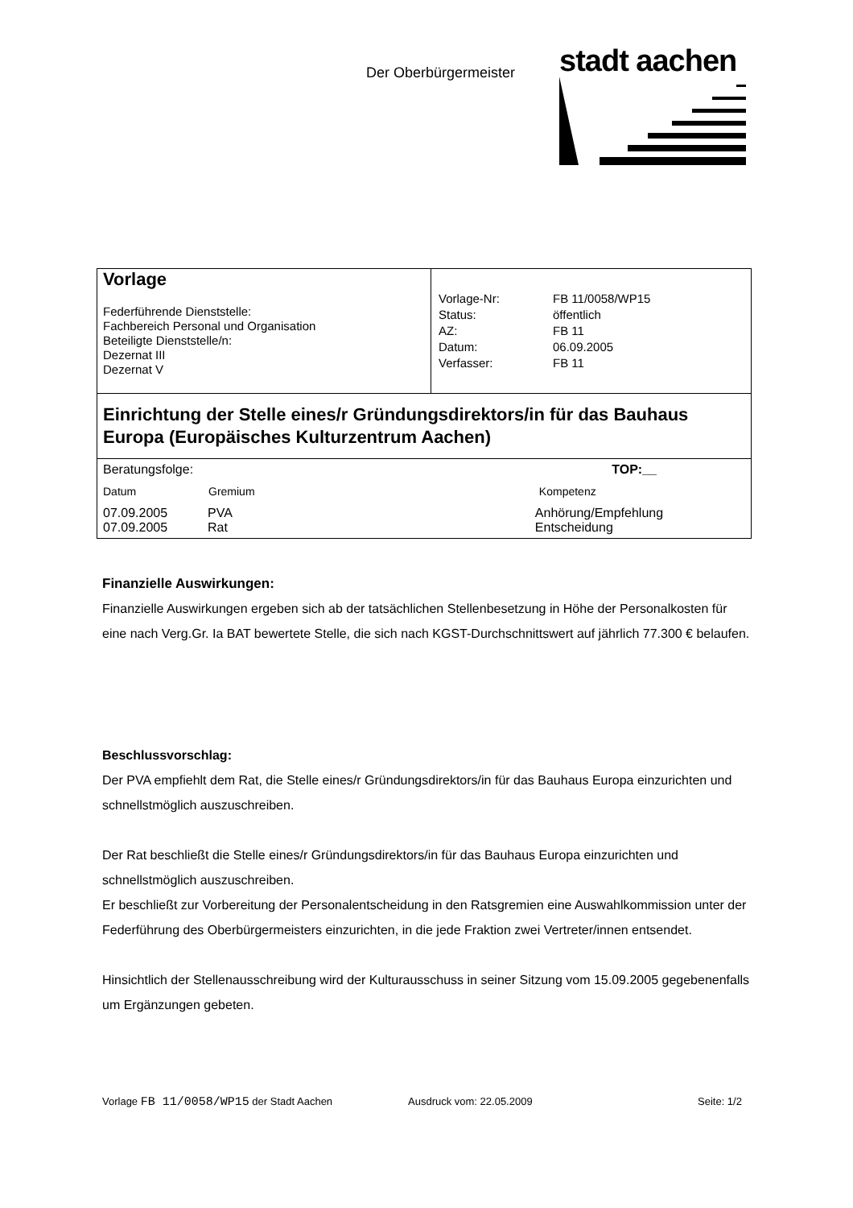Der Oberbürgermeister
stadt aachen
Vorlage
Federführende Dienststelle:
Fachbereich Personal und Organisation
Beteiligte Dienststelle/n:
Dezernat III
Dezernat V
| Vorlage-Nr: | FB 11/0058/WP15 |
| Status: | öffentlich |
| AZ: | FB 11 |
| Datum: | 06.09.2005 |
| Verfasser: | FB 11 |
Einrichtung der Stelle eines/r Gründungsdirektors/in für das Bauhaus Europa (Europäisches Kulturzentrum Aachen)
| Beratungsfolge: | | TOP:__ |
| Datum | Gremium | Kompetenz |
| 07.09.2005 | PVA | Anhörung/Empfehlung |
| 07.09.2005 | Rat | Entscheidung |
Finanzielle Auswirkungen:
Finanzielle Auswirkungen ergeben sich ab der tatsächlichen Stellenbesetzung in Höhe der Personalkosten für eine nach Verg.Gr. Ia BAT bewertete Stelle, die sich nach KGST-Durchschnittswert auf jährlich 77.300 € belaufen.
Beschlussvorschlag:
Der PVA empfiehlt dem Rat, die Stelle eines/r Gründungsdirektors/in für das Bauhaus Europa einzurichten und schnellstmöglich auszuschreiben.
Der Rat beschließt die Stelle eines/r Gründungsdirektors/in für das Bauhaus Europa einzurichten und schnellstmöglich auszuschreiben.
Er beschließt zur Vorbereitung der Personalentscheidung in den Ratsgremien eine Auswahlkommission unter der Federführung des Oberbürgermeisters einzurichten, in die jede Fraktion zwei Vertreter/innen entsendet.
Hinsichtlich der Stellenausschreibung wird der Kulturausschuss in seiner Sitzung vom 15.09.2005 gegebenenfalls um Ergänzungen gebeten.
Vorlage FB 11/0058/WP15 der Stadt Aachen Ausdruck vom: 22.05.2009 Seite: 1/2